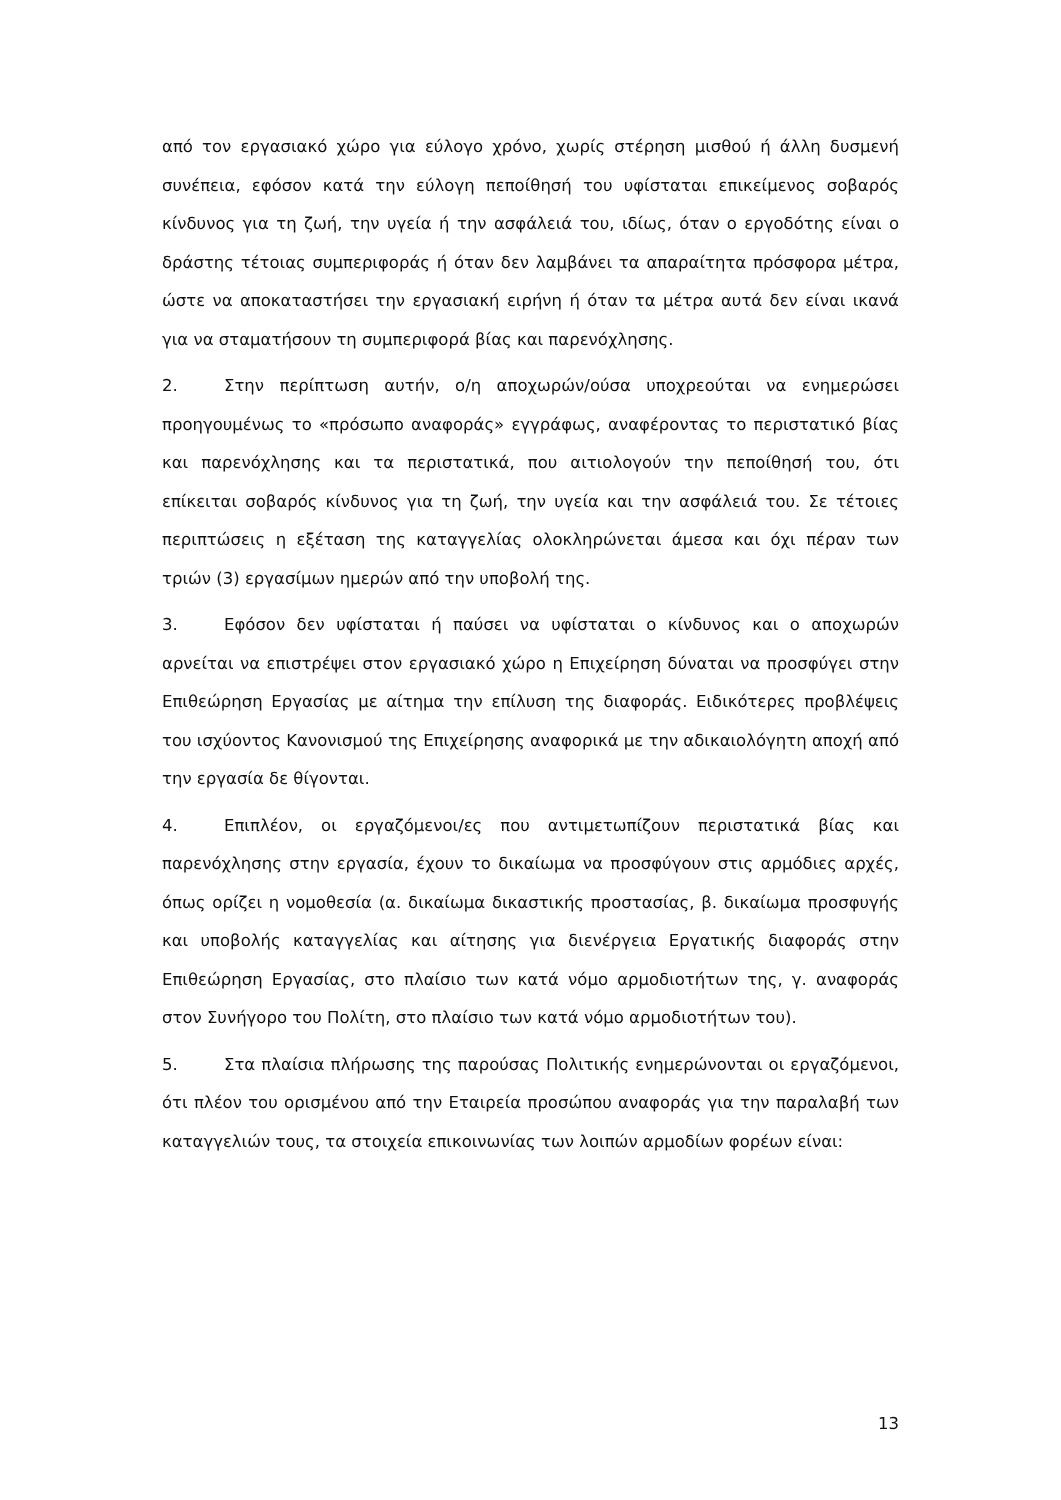από τον εργασιακό χώρο για εύλογο χρόνο, χωρίς στέρηση μισθού ή άλλη δυσμενή συνέπεια, εφόσον κατά την εύλογη πεποίθησή του υφίσταται επικείμενος σοβαρός κίνδυνος για τη ζωή, την υγεία ή την ασφάλειά του, ιδίως, όταν ο εργοδότης είναι ο δράστης τέτοιας συμπεριφοράς ή όταν δεν λαμβάνει τα απαραίτητα πρόσφορα μέτρα, ώστε να αποκαταστήσει την εργασιακή ειρήνη ή όταν τα μέτρα αυτά δεν είναι ικανά για να σταματήσουν τη συμπεριφορά βίας και παρενόχλησης.
2. Στην περίπτωση αυτήν, ο/η αποχωρών/ούσα υποχρεούται να ενημερώσει προηγουμένως το «πρόσωπο αναφοράς» εγγράφως, αναφέροντας το περιστατικό βίας και παρενόχλησης και τα περιστατικά, που αιτιολογούν την πεποίθησή του, ότι επίκειται σοβαρός κίνδυνος για τη ζωή, την υγεία και την ασφάλειά του. Σε τέτοιες περιπτώσεις η εξέταση της καταγγελίας ολοκληρώνεται άμεσα και όχι πέραν των τριών (3) εργασίμων ημερών από την υποβολή της.
3. Εφόσον δεν υφίσταται ή παύσει να υφίσταται ο κίνδυνος και ο αποχωρών αρνείται να επιστρέψει στον εργασιακό χώρο η Επιχείρηση δύναται να προσφύγει στην Επιθεώρηση Εργασίας με αίτημα την επίλυση της διαφοράς. Ειδικότερες προβλέψεις του ισχύοντος Κανονισμού της Επιχείρησης αναφορικά με την αδικαιολόγητη αποχή από την εργασία δε θίγονται.
4. Επιπλέον, οι εργαζόμενοι/ες που αντιμετωπίζουν περιστατικά βίας και παρενόχλησης στην εργασία, έχουν το δικαίωμα να προσφύγουν στις αρμόδιες αρχές, όπως ορίζει η νομοθεσία (α. δικαίωμα δικαστικής προστασίας, β. δικαίωμα προσφυγής και υποβολής καταγγελίας και αίτησης για διενέργεια Εργατικής διαφοράς στην Επιθεώρηση Εργασίας, στο πλαίσιο των κατά νόμο αρμοδιοτήτων της, γ. αναφοράς στον Συνήγορο του Πολίτη, στο πλαίσιο των κατά νόμο αρμοδιοτήτων του).
5. Στα πλαίσια πλήρωσης της παρούσας Πολιτικής ενημερώνονται οι εργαζόμενοι, ότι πλέον του ορισμένου από την Εταιρεία προσώπου αναφοράς για την παραλαβή των καταγγελιών τους, τα στοιχεία επικοινωνίας των λοιπών αρμοδίων φορέων είναι:
13